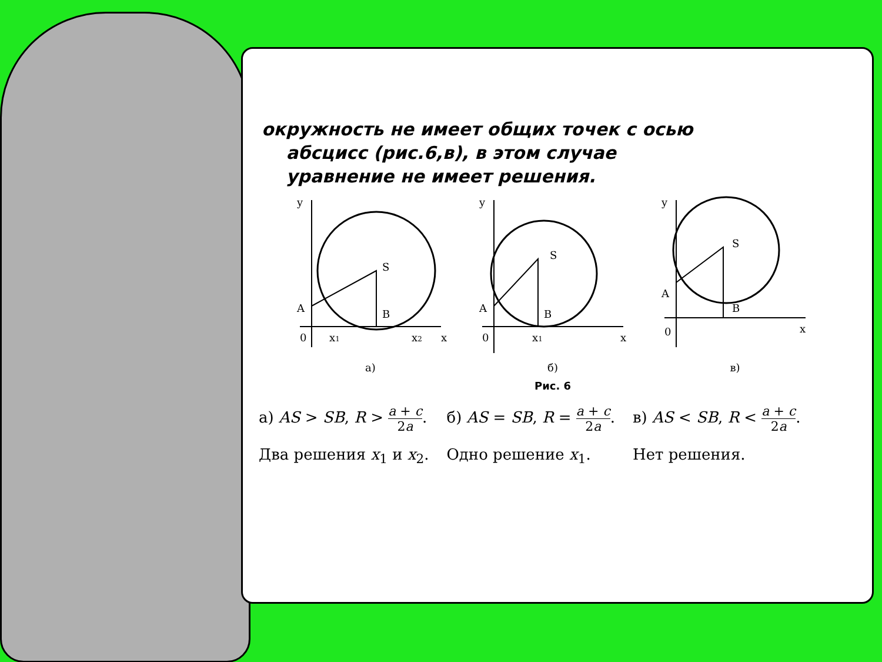окружность не имеет общих точек с осью
абсцисс (рис.6,в), в этом случае
уравнение не имеет решения.
y
S
A
B
0
x1
x2
x
а)
y
S
A
B
0
x1
x
б)
y
S
A
B
0
x
в)
Рис. 6
а) AS > SB, R > a + c 2a.
Два решения x<sub>1</sub> и x<sub>2</sub>.
б) AS = SB, R = a + c 2a.
Одно решение x<sub>1</sub>.
в) AS < SB, R < a + c 2a.
Нет решения.